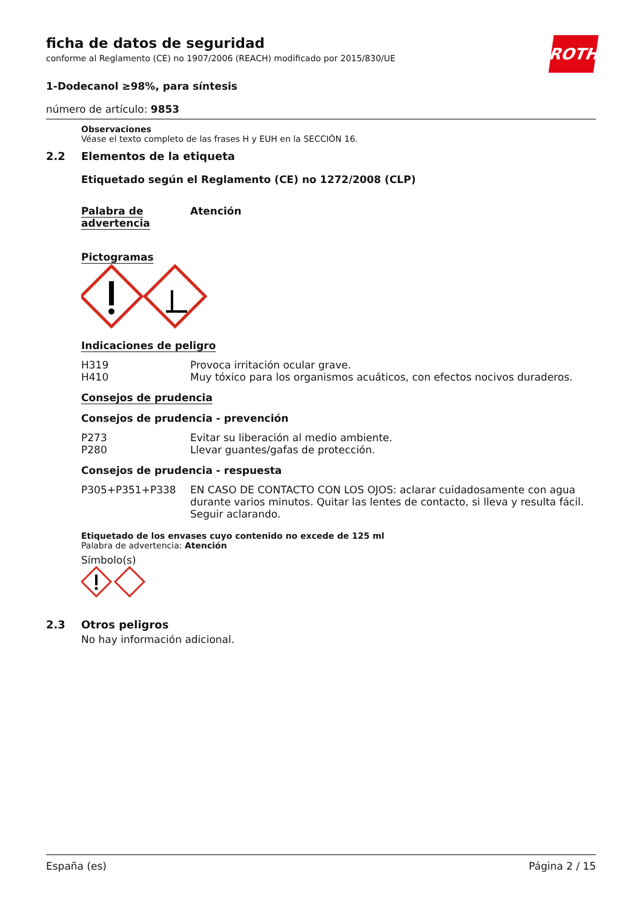ROTH
ficha de datos de seguridad
conforme al Reglamento (CE) no 1907/2006 (REACH) modificado por 2015/830/UE
1-Dodecanol ≥98%, para síntesis
número de artículo: 9853
Observaciones
Véase el texto completo de las frases H y EUH en la SECCIÓN 16.
2.2 Elementos de la etiqueta
Etiquetado según el Reglamento (CE) no 1272/2008 (CLP)
Palabra de advertencia
Atención
Pictogramas
Indicaciones de peligro
H319
H410
Provoca irritación ocular grave.
Muy tóxico para los organismos acuáticos, con efectos nocivos duraderos.
Consejos de prudencia
Consejos de prudencia - prevención
P273
P280
Evitar su liberación al medio ambiente.
Llevar guantes/gafas de protección.
Consejos de prudencia - respuesta
P305+P351+P338 EN CASO DE CONTACTO CON LOS OJOS: aclarar cuidadosamente con agua durante varios minutos. Quitar las lentes de contacto, si lleva y resulta fácil. Seguir aclarando.
Etiquetado de los envases cuyo contenido no excede de 125 ml
Palabra de advertencia: Atención
Símbolo(s)
2.3 Otros peligros
No hay información adicional.
España (es) Página 2 / 15